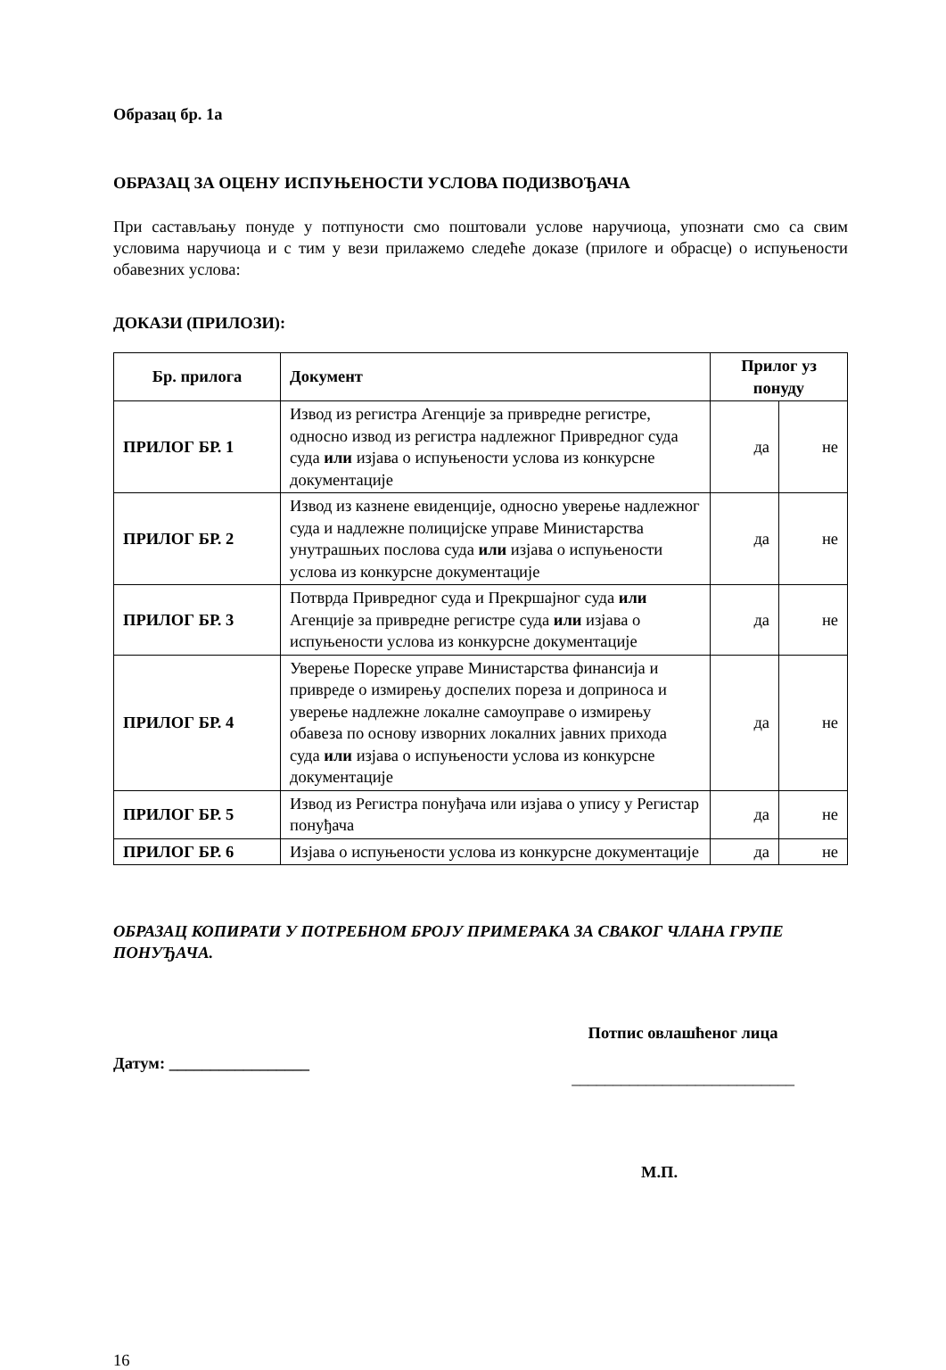Образац бр. 1а
ОБРАЗАЦ ЗА ОЦЕНУ ИСПУЊЕНОСТИ УСЛОВА ПОДИЗВОЂАЧА
При састављању понуде у потпуности смо поштовали услове наручиоца, упознати смо са свим условима наручиоца и с тим у вези прилажемо следеће доказе (прилоге и обрасце) о испуњености обавезних услова:
ДОКАЗИ (ПРИЛОЗИ):
| Бр. прилога | Документ | Прилог уз понуду | |
| --- | --- | --- | --- |
| ПРИЛОГ БР. 1 | Извод из регистра Агенције за привредне регистре, односно извод из регистра надлежног Привредног суда суда или изјава о испуњености услова из конкурсне документације | да | не |
| ПРИЛОГ БР. 2 | Извод из казнене евиденције, односно уверење надлежног суда и надлежне полицијске управе Министарства унутрашњих послова суда или изјава о испуњености услова из конкурсне документације | да | не |
| ПРИЛОГ БР. 3 | Потврда Привредног суда и Прекршајног суда или Агенције за привредне регистре суда или изјава о испуњености услова из конкурсне документације | да | не |
| ПРИЛОГ БР. 4 | Уверење Пореске управе Министарства финансија и привреде о измирењу доспелих пореза и доприноса и уверење надлежне локалне самоуправе о измирењу обавеза по основу изворних локалних јавних прихода суда или изјава о испуњености услова из конкурсне документације | да | не |
| ПРИЛОГ БР. 5 | Извод из Регистра понуђача или изјава о упису у Регистар понуђача | да | не |
| ПРИЛОГ БР. 6 | Изјава о испуњености услова из конкурсне документације | да | не |
ОБРАЗАЦ КОПИРАТИ У ПОТРЕБНОМ БРОЈУ ПРИМЕРАКА ЗА СВАКОГ ЧЛАНА ГРУПЕ ПОНУЂАЧА.
Датум: _________________
Потпис овлашћеног лица
___________________________
М.П.
16